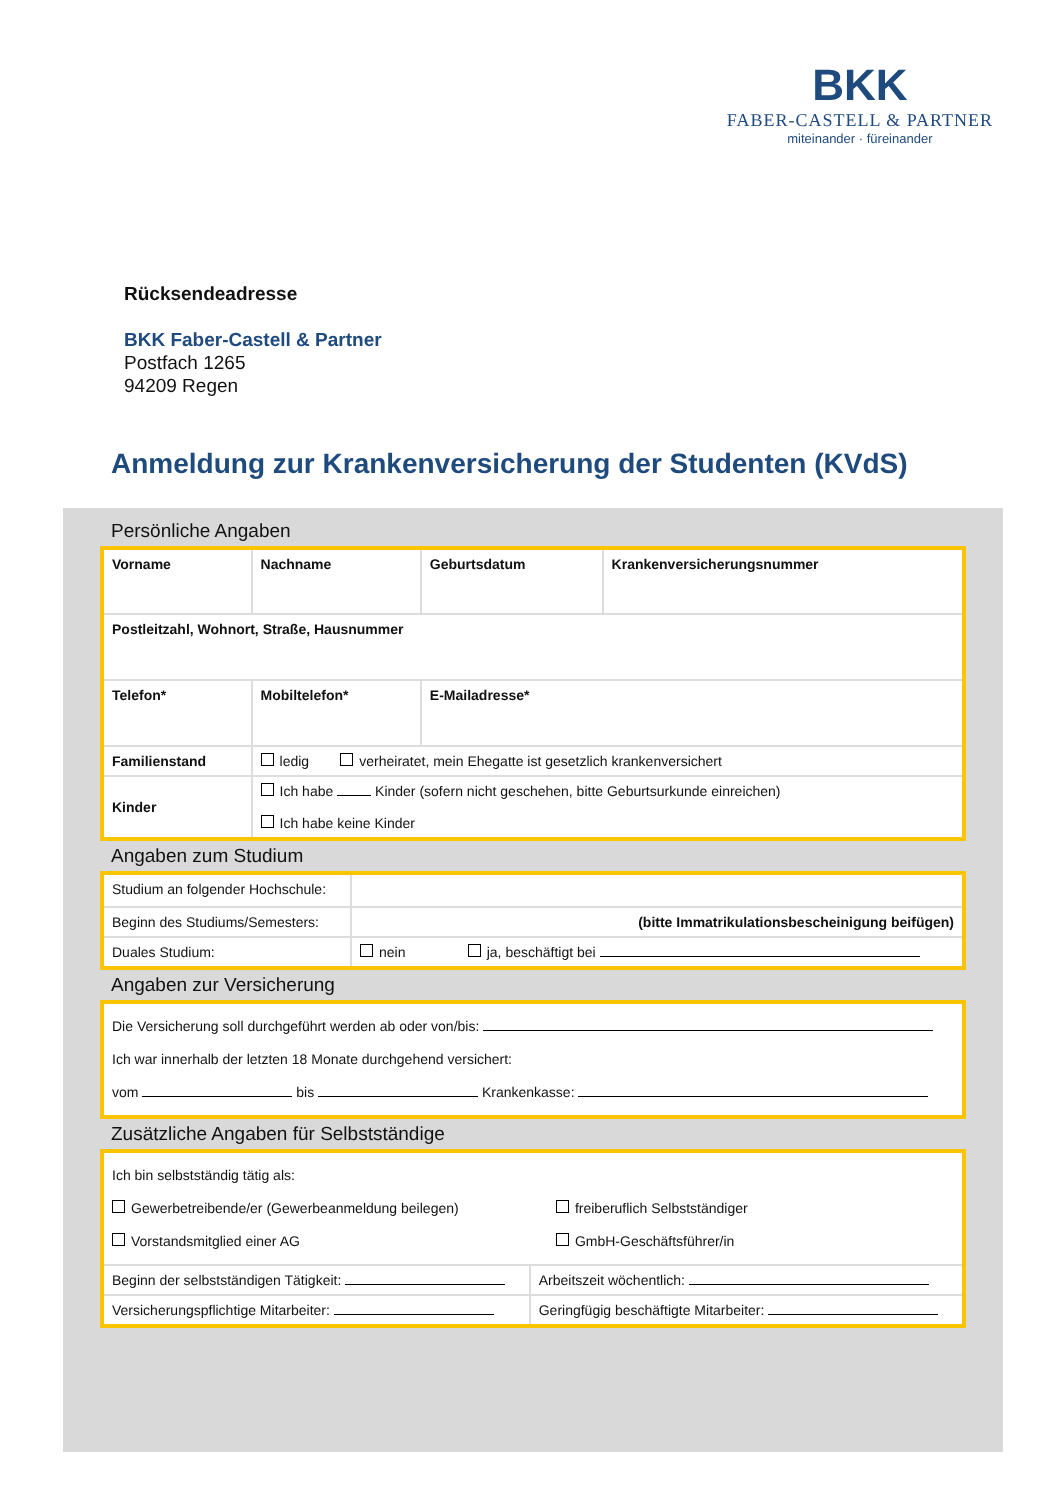BKK
FABER-CASTELL & PARTNER
miteinander · füreinander
Rücksendeadresse
BKK Faber-Castell & Partner
Postfach 1265
94209 Regen
Anmeldung zur Krankenversicherung der Studenten (KVdS)
Persönliche Angaben
| Vorname | Nachname | Geburtsdatum | Krankenversicherungsnummer |
| Postleitzahl, Wohnort, Straße, Hausnummer | | | |
| Telefon* | Mobiltelefon* | E-Mailadresse* | |
| Familienstand | ledig verheiratet, mein Ehegatte ist gesetzlich krankenversichert | | |
| Kinder | Ich habe Kinder (sofern nicht geschehen, bitte Geburtsurkunde einreichen) Ich habe keine Kinder | | |
Angaben zum Studium
| Studium an folgender Hochschule: | |
| Beginn des Studiums/Semesters: | (bitte Immatrikulationsbescheinigung beifügen) |
| Duales Studium: | nein ja, beschäftigt bei |
Angaben zur Versicherung
| Die Versicherung soll durchgeführt werden ab oder von/bis: Ich war innerhalb der letzten 18 Monate durchgehend versichert: vom bis Krankenkasse: |
Zusätzliche Angaben für Selbstständige
| Ich bin selbstständig tätig als: Gewerbetreibende/er (Gewerbeanmeldung beilegen) freiberuflich Selbstständiger Vorstandsmitglied einer AG GmbH-Geschäftsführer/in | |
| Beginn der selbstständigen Tätigkeit: | Arbeitszeit wöchentlich: |
| Versicherungspflichtige Mitarbeiter: | Geringfügig beschäftigte Mitarbeiter: |